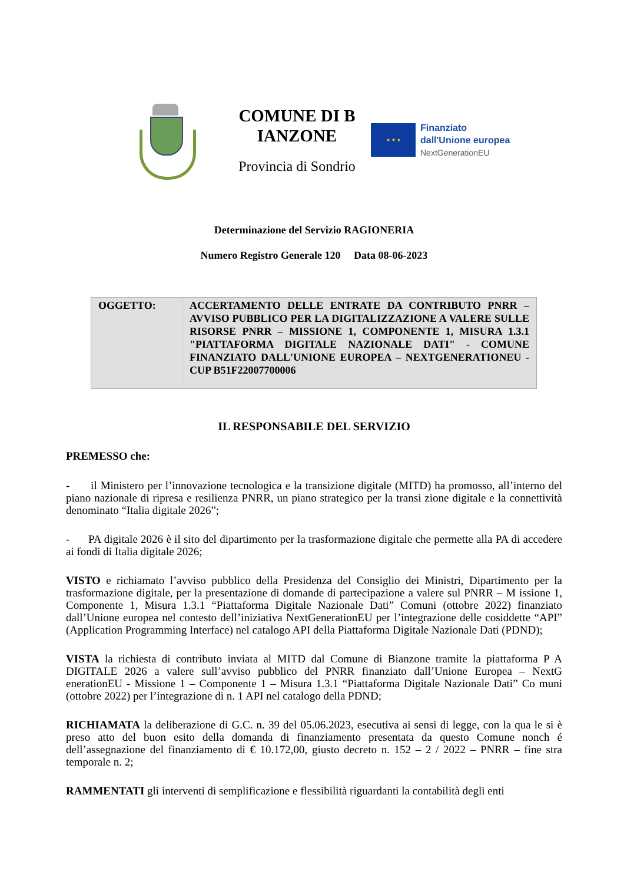COMUNE DI B IANZONE
Provincia di Sondrio
★ ★ ★
Finanziato
dall'Unione europea
NextGenerationEU
Determinazione del Servizio RAGIONERIA
Numero Registro Generale 120 Data 08-06-2023
| OGGETTO: | ACCERTAMENTO DELLE ENTRATE DA CONTRIBUTO PNRR – AVVISO PUBBLICO PER LA DIGITALIZZAZIONE A VALERE SULLE RISORSE PNRR – MISSIONE 1, COMPONENTE 1, MISURA 1.3.1 "PIATTAFORMA DIGITALE NAZIONALE DATI" - COMUNE FINANZIATO DALL'UNIONE EUROPEA – NEXTGENERATIONEU - CUP B51F22007700006 |
IL RESPONSABILE DEL SERVIZIO
PREMESSO che:
- il Ministero per l’innovazione tecnologica e la transizione digitale (MITD) ha promosso, all’interno del piano nazionale di ripresa e resilienza PNRR, un piano strategico per la transi zione digitale e la connettività denominato “Italia digitale 2026”;
- PA digitale 2026 è il sito del dipartimento per la trasformazione digitale che permette alla PA di accedere ai fondi di Italia digitale 2026;
VISTO e richiamato l’avviso pubblico della Presidenza del Consiglio dei Ministri, Dipartimento per la trasformazione digitale, per la presentazione di domande di partecipazione a valere sul PNRR – M issione 1, Componente 1, Misura 1.3.1 “Piattaforma Digitale Nazionale Dati” Comuni (ottobre 2022) finanziato dall’Unione europea nel contesto dell’iniziativa NextGenerationEU per l’integrazione delle cosiddette “API” (Application Programming Interface) nel catalogo API della Piattaforma Digitale Nazionale Dati (PDND);
VISTA la richiesta di contributo inviata al MITD dal Comune di Bianzone tramite la piattaforma P A DIGITALE 2026 a valere sull’avviso pubblico del PNRR finanziato dall’Unione Europea – NextG enerationEU - Missione 1 – Componente 1 – Misura 1.3.1 “Piattaforma Digitale Nazionale Dati” Co muni (ottobre 2022) per l’integrazione di n. 1 API nel catalogo della PDND;
RICHIAMATA la deliberazione di G.C. n. 39 del 05.06.2023, esecutiva ai sensi di legge, con la qua le si è preso atto del buon esito della domanda di finanziamento presentata da questo Comune nonch é dell’assegnazione del finanziamento di € 10.172,00, giusto decreto n. 152 – 2 / 2022 – PNRR – fine stra temporale n. 2;
RAMMENTATI gli interventi di semplificazione e flessibilità riguardanti la contabilità degli enti